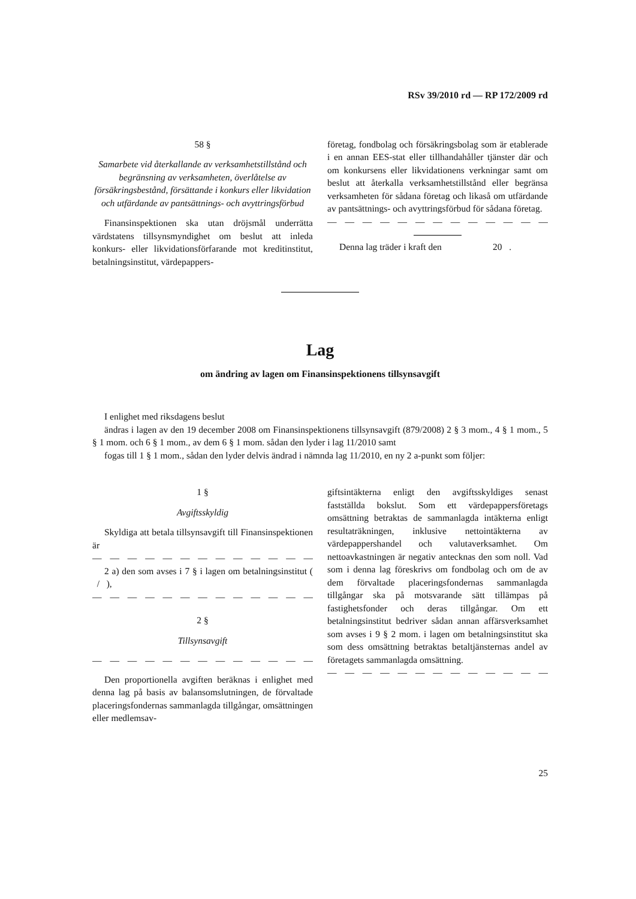RSv 39/2010 rd — RP 172/2009 rd
58 §
Samarbete vid återkallande av verksamhetstillstånd och begränsning av verksamheten, överlåtelse av försäkringsbestånd, försättande i konkurs eller likvidation och utfärdande av pantsättnings- och avyttringsförbud
Finansinspektionen ska utan dröjsmål underrätta värdstatens tillsynsmyndighet om beslut att inleda konkurs- eller likvidationsförfarande mot kreditinstitut, betalningsinstitut, värdepappers-
företag, fondbolag och försäkringsbolag som är etablerade i en annan EES-stat eller tillhandahåller tjänster där och om konkursens eller likvidationens verkningar samt om beslut att återkalla verksamhetstillstånd eller begränsa verksamheten för sådana företag och likaså om utfärdande av pantsättnings- och avyttringsförbud för sådana företag.
— — — — — — — — — — — — — —
Denna lag träder i kraft den 20 .
Lag
om ändring av lagen om Finansinspektionens tillsynsavgift
I enlighet med riksdagens beslut
ändras i lagen av den 19 december 2008 om Finansinspektionens tillsynsavgift (879/2008) 2 § 3 mom., 4 § 1 mom., 5 § 1 mom. och 6 § 1 mom., av dem 6 § 1 mom. sådan den lyder i lag 11/2010 samt
fogas till 1 § 1 mom., sådan den lyder delvis ändrad i nämnda lag 11/2010, en ny 2 a-punkt som följer:
1 §
Avgiftsskyldig
Skyldiga att betala tillsynsavgift till Finansinspektionen är
— — — — — — — — — — — — — —
2 a) den som avses i 7 § i lagen om betalningsinstitut ( / ),
— — — — — — — — — — — — — —
2 §
Tillsynsavgift
— — — — — — — — — — — — — —
Den proportionella avgiften beräknas i enlighet med denna lag på basis av balansomslutningen, de förvaltade placeringsfondernas sammanlagda tillgångar, omsättningen eller medlemsav-
giftsintäkterna enligt den avgiftsskyldiges senast fastställda bokslut. Som ett värdepappersföretags omsättning betraktas de sammanlagda intäkterna enligt resultaträkningen, inklusive nettointäkterna av värdepappershandel och valutaverksamhet. Om nettoavkastningen är negativ antecknas den som noll. Vad som i denna lag föreskrivs om fondbolag och om de av dem förvaltade placeringsfondernas sammanlagda tillgångar ska på motsvarande sätt tillämpas på fastighetsfonder och deras tillgångar. Om ett betalningsinstitut bedriver sådan annan affärsverksamhet som avses i 9 § 2 mom. i lagen om betalningsinstitut ska som dess omsättning betraktas betaltjänsternas andel av företagets sammanlagda omsättning.
— — — — — — — — — — — — — —
25